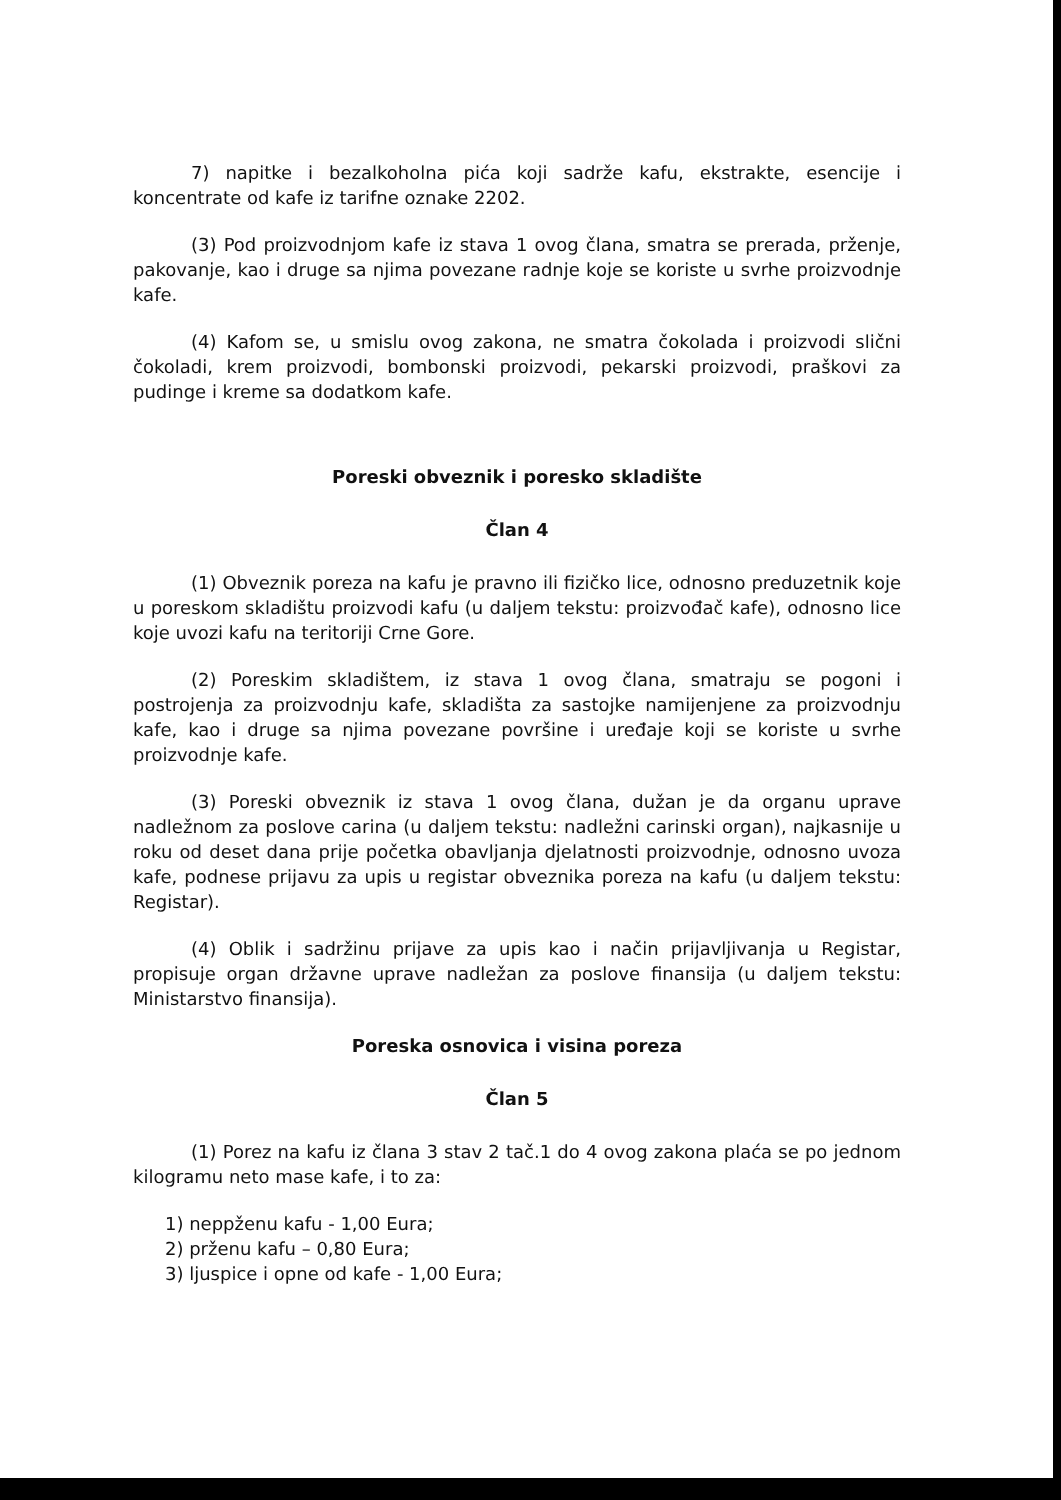7) napitke i bezalkoholna pića koji sadrže kafu, ekstrakte, esencije i koncentrate od kafe iz tarifne oznake 2202.
(3) Pod proizvodnjom kafe iz stava 1 ovog člana, smatra se prerada, prženje, pakovanje, kao i druge sa njima povezane radnje koje se koriste u svrhe proizvodnje kafe.
(4) Kafom se, u smislu ovog zakona, ne smatra čokolada i proizvodi slični čokoladi, krem proizvodi, bombonski proizvodi, pekarski proizvodi, praškovi za pudinge i kreme sa dodatkom kafe.
Poreski obveznik i poresko skladište
Član 4
(1) Obveznik poreza na kafu je pravno ili fizičko lice, odnosno preduzetnik koje u poreskom skladištu proizvodi kafu (u daljem tekstu: proizvođač kafe), odnosno lice koje uvozi kafu na teritoriji Crne Gore.
(2) Poreskim skladištem, iz stava 1 ovog člana, smatraju se pogoni i postrojenja za proizvodnju kafe, skladišta za sastojke namijenjene za proizvodnju kafe, kao i druge sa njima povezane površine i uređaje koji se koriste u svrhe proizvodnje kafe.
(3) Poreski obveznik iz stava 1 ovog člana, dužan je da organu uprave nadležnom za poslove carina (u daljem tekstu: nadležni carinski organ), najkasnije u roku od deset dana prije početka obavljanja djelatnosti proizvodnje, odnosno uvoza kafe, podnese prijavu za upis u registar obveznika poreza na kafu (u daljem tekstu: Registar).
(4) Oblik i sadržinu prijave za upis kao i način prijavljivanja u Registar, propisuje organ državne uprave nadležan za poslove finansija (u daljem tekstu: Ministarstvo finansija).
Poreska osnovica i visina poreza
Član 5
(1) Porez na kafu iz člana 3 stav 2 tač.1 do 4 ovog zakona plaća se po jednom kilogramu neto mase kafe, i to za:
1) nepрženu kafu - 1,00 Eura;
2) prženu kafu – 0,80 Eura;
3) ljuspice i opne od kafe - 1,00 Eura;